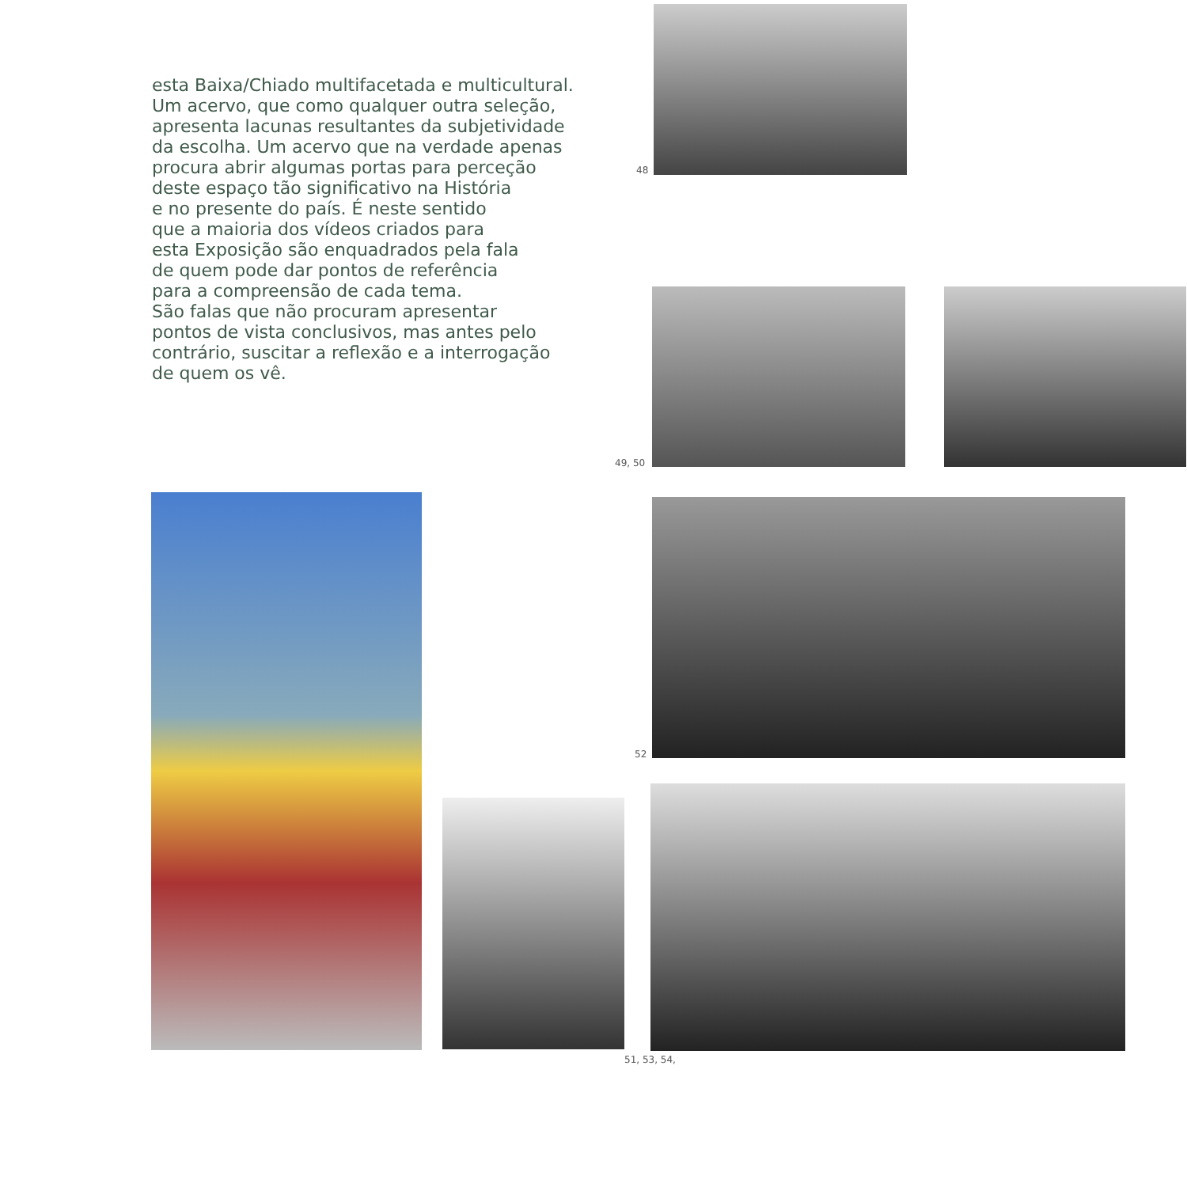esta Baixa/Chiado multifacetada e multicultural.
Um acervo, que como qualquer outra seleção,
apresenta lacunas resultantes da subjetividade
da escolha. Um acervo que na verdade apenas
procura abrir algumas portas para perceção
deste espaço tão significativo na História
e no presente do país. É neste sentido
que a maioria dos vídeos criados para
esta Exposição são enquadrados pela fala
de quem pode dar pontos de referência
para a compreensão de cada tema.
São falas que não procuram apresentar
pontos de vista conclusivos, mas antes pelo
contrário, suscitar a reflexão e a interrogação
de quem os vê.
48
49, 50
52
51, 53, 54,